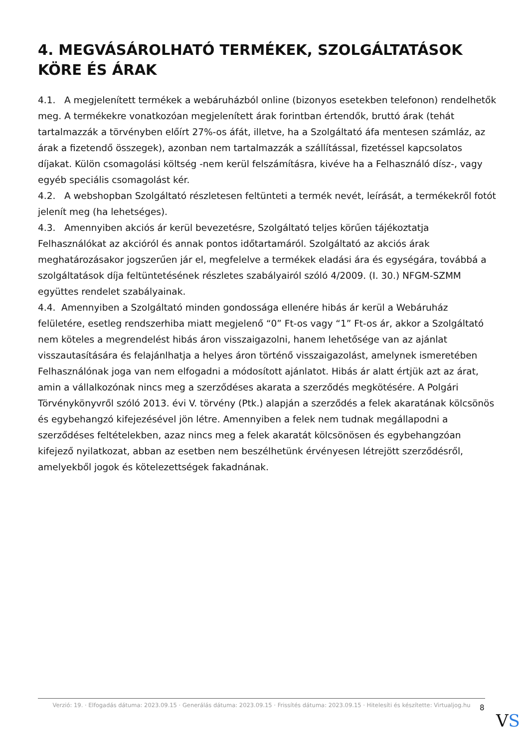4. MEGVÁSÁROLHATÓ TERMÉKEK, SZOLGÁLTATÁSOK KÖRE ÉS ÁRAK
4.1. A megjelenített termékek a webáruházból online (bizonyos esetekben telefonon) rendelhetők meg. A termékekre vonatkozóan megjelenített árak forintban értendők, bruttó árak (tehát tartalmazzák a törvényben előírt 27%-os áfát, illetve, ha a Szolgáltató áfa mentesen számláz, az árak a fizetendő összegek), azonban nem tartalmazzák a szállítással, fizetéssel kapcsolatos díjakat. Külön csomagolási költség -nem kerül felszámításra, kivéve ha a Felhasználó dísz-, vagy egyéb speciális csomagolást kér.
4.2. A webshopban Szolgáltató részletesen feltünteti a termék nevét, leírását, a termékekről fotót jelenít meg (ha lehetséges).
4.3. Amennyiben akciós ár kerül bevezetésre, Szolgáltató teljes körűen tájékoztatja Felhasználókat az akcióról és annak pontos időtartamáról. Szolgáltató az akciós árak meghatározásakor jogszerűen jár el, megfelelve a termékek eladási ára és egységára, továbbá a szolgáltatások díja feltüntetésének részletes szabályairól szóló 4/2009. (I. 30.) NFGM-SZMM együttes rendelet szabályainak.
4.4. Amennyiben a Szolgáltató minden gondossága ellenére hibás ár kerül a Webáruház felületére, esetleg rendszerhiba miatt megjelenő “0” Ft-os vagy “1” Ft-os ár, akkor a Szolgáltató nem köteles a megrendelést hibás áron visszaigazolni, hanem lehetősége van az ajánlat visszautasítására és felajánlhatja a helyes áron történő visszaigazolást, amelynek ismeretében Felhasználónak joga van nem elfogadni a módosított ajánlatot. Hibás ár alatt értjük azt az árat, amin a vállalkozónak nincs meg a szerződéses akarata a szerződés megkötésére. A Polgári Törvénykönyvről szóló 2013. évi V. törvény (Ptk.) alapján a szerződés a felek akaratának kölcsönös és egybehangzó kifejezésével jön létre. Amennyiben a felek nem tudnak megállapodni a szerződéses feltételekben, azaz nincs meg a felek akaratát kölcsönösen és egybehangzóan kifejező nyilatkozat, abban az esetben nem beszélhetünk érvényesen létrejött szerződésről, amelyekből jogok és kötelezettségek fakadnának.
Verzió: 19. · Elfogadás dátuma: 2023.09.15 · Generálás dátuma: 2023.09.15 · Frissítés dátuma: 2023.09.15 · Hitelesíti és készítette: Virtualjog.hu
8
VS